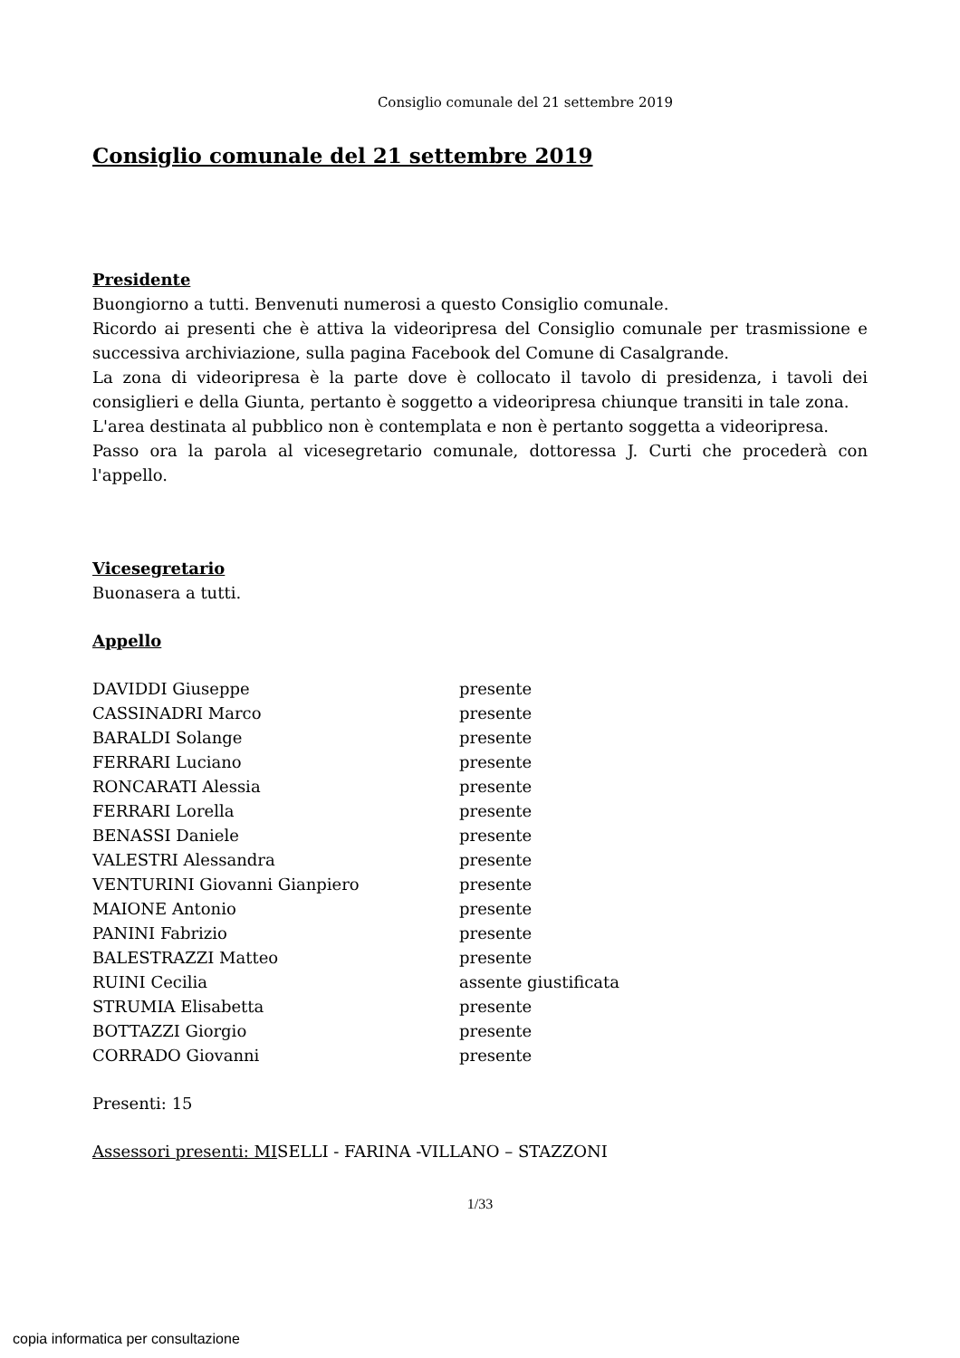Consiglio comunale del 21 settembre 2019
Consiglio comunale del 21 settembre 2019
Presidente
Buongiorno a tutti. Benvenuti numerosi a questo Consiglio comunale.
Ricordo ai presenti che è attiva la videoripresa del Consiglio comunale per trasmissione e successiva archiviazione, sulla pagina Facebook del Comune di Casalgrande.
La zona di videoripresa è la parte dove è collocato il tavolo di presidenza, i tavoli dei consiglieri e della Giunta, pertanto è soggetto a videoripresa chiunque transiti in tale zona.
L'area destinata al pubblico non è contemplata e non è pertanto soggetta a videoripresa.
Passo ora la parola al vicesegretario comunale, dottoressa J. Curti che procederà con l'appello.
Vicesegretario
Buonasera a tutti.
Appello
| DAVIDDI Giuseppe | presente |
| CASSINADRI Marco | presente |
| BARALDI Solange | presente |
| FERRARI Luciano | presente |
| RONCARATI Alessia | presente |
| FERRARI Lorella | presente |
| BENASSI Daniele | presente |
| VALESTRI Alessandra | presente |
| VENTURINI Giovanni Gianpiero | presente |
| MAIONE Antonio | presente |
| PANINI Fabrizio | presente |
| BALESTRAZZI Matteo | presente |
| RUINI Cecilia | assente giustificata |
| STRUMIA Elisabetta | presente |
| BOTTAZZI Giorgio | presente |
| CORRADO Giovanni | presente |
Presenti: 15
Assessori presenti: MISELLI - FARINA -VILLANO – STAZZONI
1/33
copia informatica per consultazione